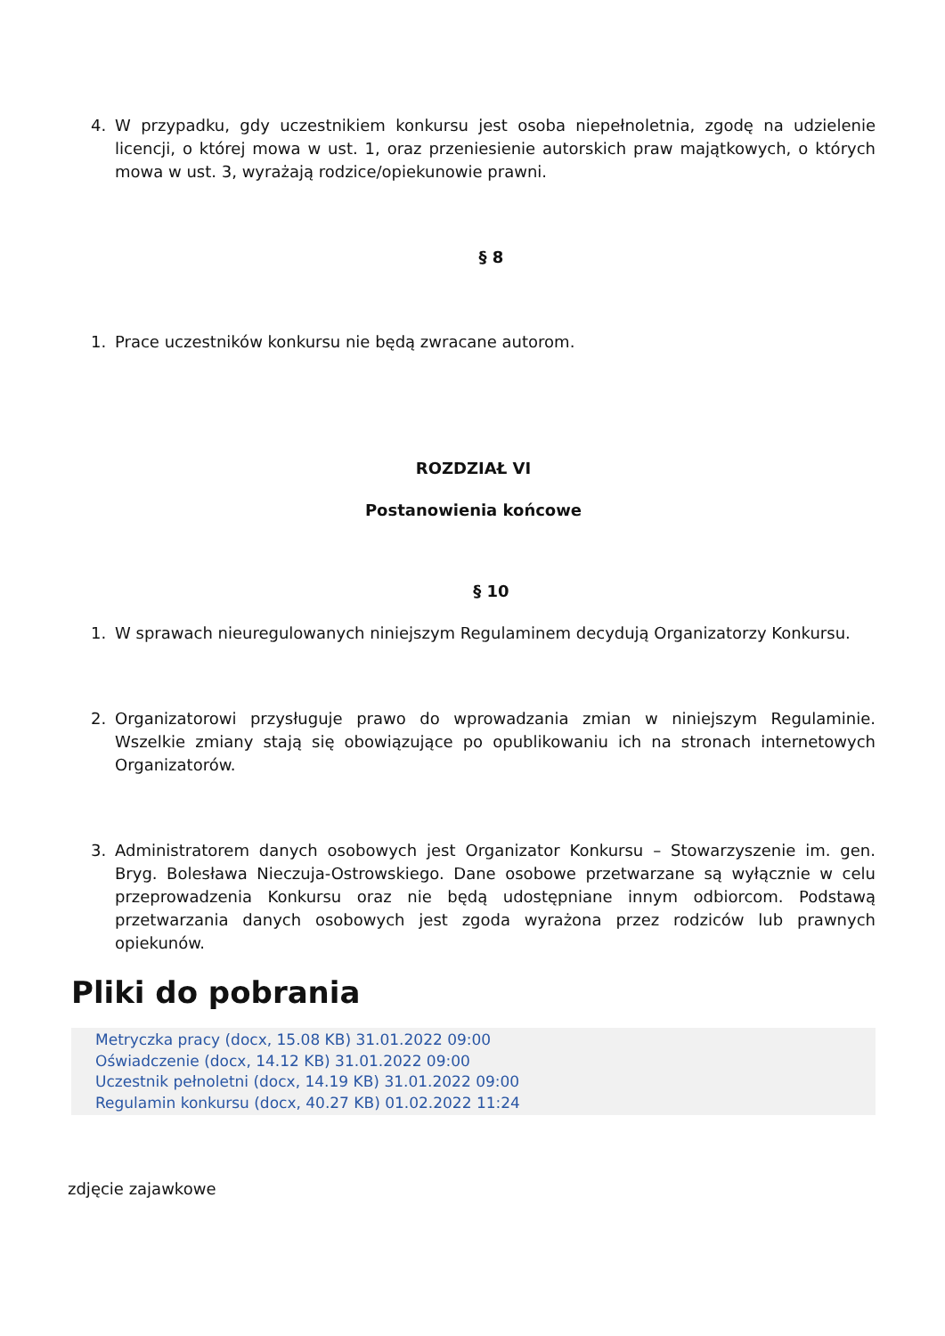4. W przypadku, gdy uczestnikiem konkursu jest osoba niepełnoletnia, zgodę na udzielenie licencji, o której mowa w ust. 1, oraz przeniesienie autorskich praw majątkowych, o których mowa w ust. 3, wyrażają rodzice/opiekunowie prawni.
§ 8
1. Prace uczestników konkursu nie będą zwracane autorom.
ROZDZIAŁ VI
Postanowienia końcowe
§ 10
1. W sprawach nieuregulowanych niniejszym Regulaminem decydują Organizatorzy Konkursu.
2. Organizatorowi przysługuje prawo do wprowadzania zmian w niniejszym Regulaminie. Wszelkie zmiany stają się obowiązujące po opublikowaniu ich na stronach internetowych Organizatorów.
3. Administratorem danych osobowych jest Organizator Konkursu – Stowarzyszenie im. gen. Bryg. Bolesława Nieczuja-Ostrowskiego. Dane osobowe przetwarzane są wyłącznie w celu przeprowadzenia Konkursu oraz nie będą udostępniane innym odbiorcom. Podstawą przetwarzania danych osobowych jest zgoda wyrażona przez rodziców lub prawnych opiekunów.
Pliki do pobrania
Metryczka pracy (docx, 15.08 KB) 31.01.2022 09:00
Oświadczenie (docx, 14.12 KB) 31.01.2022 09:00
Uczestnik pełnoletni (docx, 14.19 KB) 31.01.2022 09:00
Regulamin konkursu (docx, 40.27 KB) 01.02.2022 11:24
zdjęcie zajawkowe